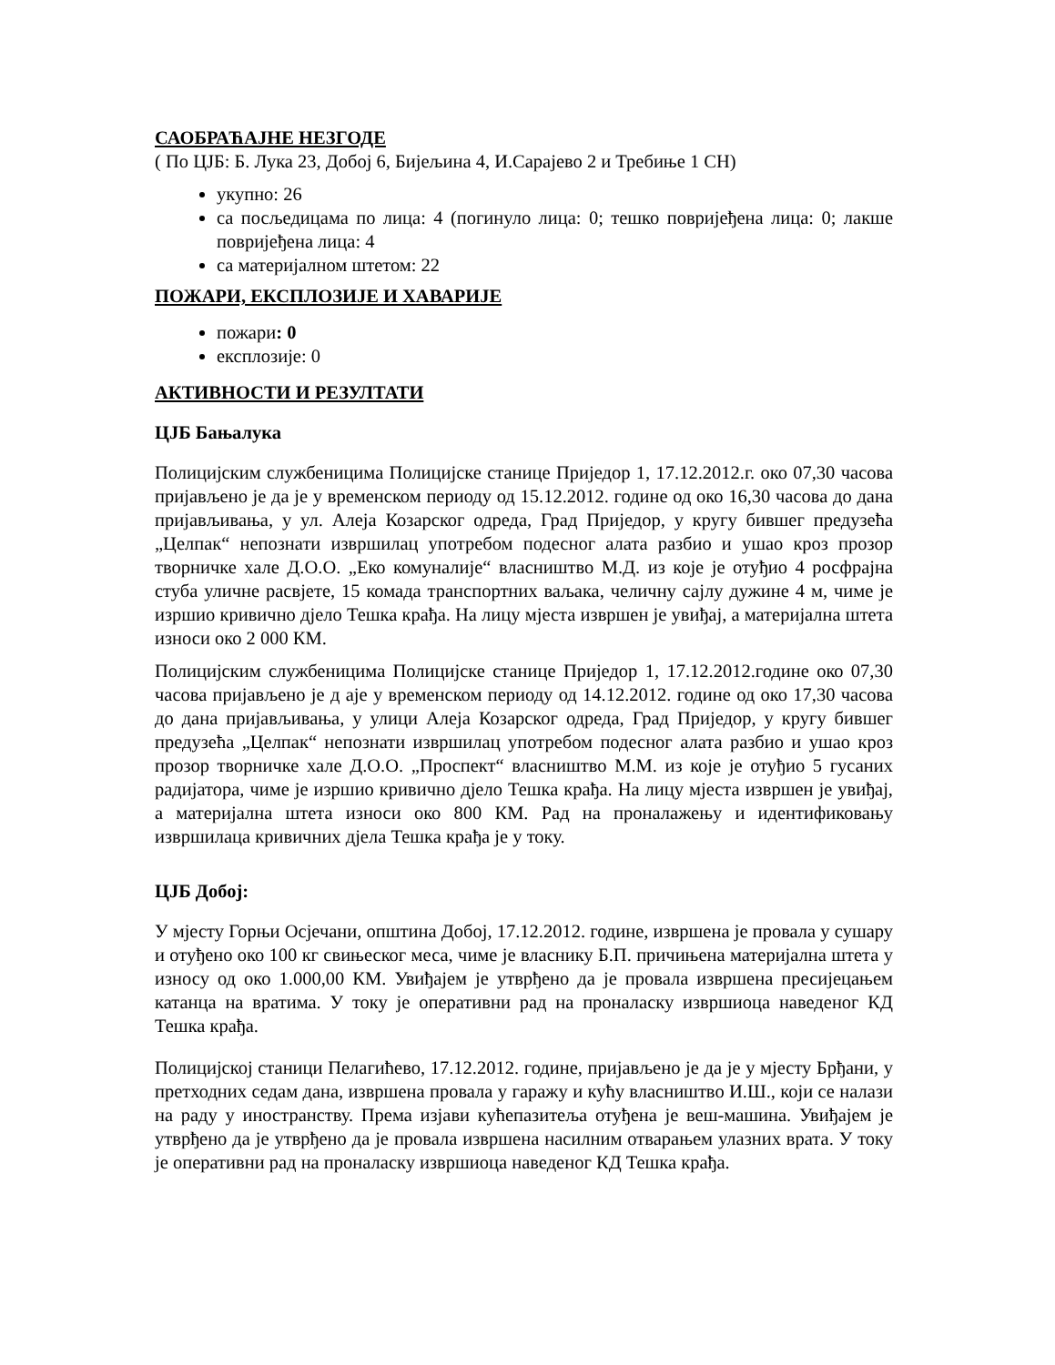САОБРАЋАЈНЕ НЕЗГОДЕ
( По ЦЈБ: Б. Лука 23, Добој 6, Бијељина 4, И.Сарајево 2 и Требиње 1 СН)
укупно: 26
са посљедицама по лица: 4 (погинуло лица: 0; тешко повријеђена лица: 0; лакше повријеђена лица: 4
са материјалном штетом: 22
ПОЖАРИ, ЕКСПЛОЗИЈЕ И ХАВАРИЈЕ
пожари: 0
експлозије: 0
АКТИВНОСТИ И РЕЗУЛТАТИ
ЦЈБ Бањалука
Полицијским службеницима Полицијске станице Приједор 1, 17.12.2012.г. око 07,30 часова пријављено је да је у временском периоду од 15.12.2012. године од око 16,30 часова до дана пријављивања, у ул. Алеја Козарског одреда, Град Приједор, у кругу бившег предузећа „Целпак“ непознати извршилац употребом подесног алата разбио и ушао кроз прозор творничке хале Д.О.О. „Еко комуналије“ власништво М.Д. из које је отуђио 4 росфрајна стуба уличне расвјете, 15 комада транспортних ваљака, челичну сајлу дужине 4 м, чиме је изршио кривично дјело Тешка крађа. На лицу мјеста извршен је увиђај, а материјална штета износи око 2 000 КМ.
Полицијским службеницима Полицијске станице Приједор 1, 17.12.2012.године око 07,30 часова пријављено је д аје у временском периоду од 14.12.2012. године од око 17,30 часова до дана пријављивања, у улици Алеја Козарског одреда, Град Приједор, у кругу бившег предузећа „Целпак“ непознати извршилац употребом подесног алата разбио и ушао кроз прозор творничке хале Д.О.О. „Проспект“ власништво М.М. из које је отуђио 5 гусаних радијатора, чиме је изршио кривично дјело Тешка крађа. На лицу мјеста извршен је увиђај, а материјална штета износи око 800 КМ. Рад на проналажењу и идентификовању извршилаца кривичних дјела Тешка крађа је у току.
ЦЈБ Добој:
У мјесту Горњи Осјечани, општина Добој, 17.12.2012. године, извршена је провала у сушару и отуђено око 100 кг свињеског меса, чиме је власнику Б.П. причињена материјална штета у износу од око 1.000,00 КМ. Увиђајем је утврђено да је провала извршена пресијецањем катанца на вратима. У току је оперативни рад на проналаску извршиоца наведеног КД Тешка крађа.
Полицијској станици Пелагићево, 17.12.2012. године, пријављено је да је у мјесту Брђани, у претходних седам дана, извршена провала у гаражу и кућу власништво И.Ш., који се налази на раду у иностранству. Према изјави кућепазитеља отуђена је веш-машина. Увиђајем је утврђено да је утврђено да је провала извршена насилним отварањем улазних врата. У току је оперативни рад на проналаску извршиоца наведеног КД Тешка крађа.